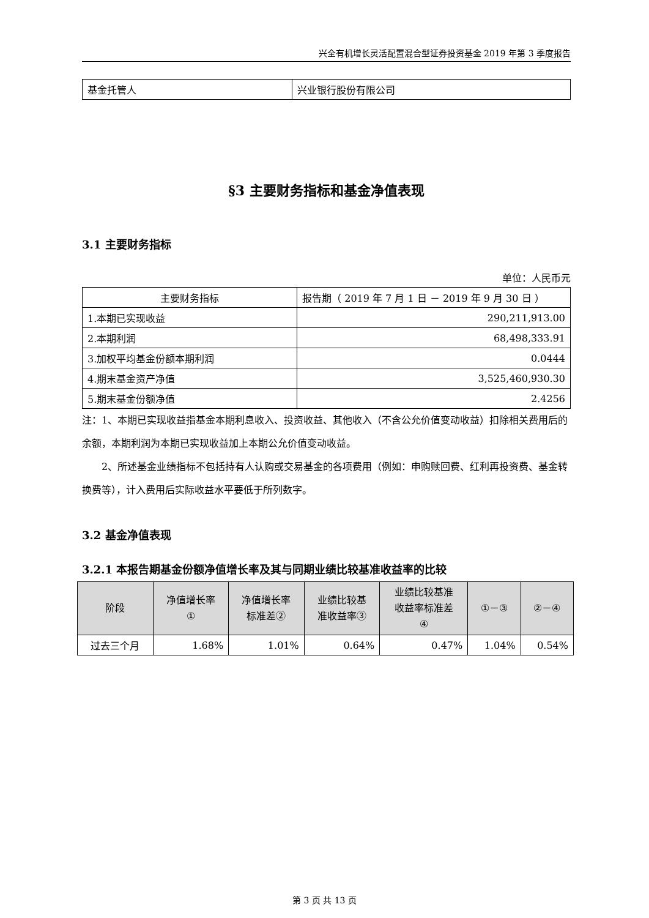兴全有机增长灵活配置混合型证券投资基金 2019 年第 3 季度报告
| 基金托管人 | 兴业银行股份有限公司 |
§3 主要财务指标和基金净值表现
3.1 主要财务指标
单位：人民币元
| 主要财务指标 | 报告期（ 2019 年 7 月 1 日 － 2019 年 9 月 30 日 ） |
| --- | --- |
| 1.本期已实现收益 | 290,211,913.00 |
| 2.本期利润 | 68,498,333.91 |
| 3.加权平均基金份额本期利润 | 0.0444 |
| 4.期末基金资产净值 | 3,525,460,930.30 |
| 5.期末基金份额净值 | 2.4256 |
注：1、本期已实现收益指基金本期利息收入、投资收益、其他收入（不含公允价值变动收益）扣除相关费用后的余额，本期利润为本期已实现收益加上本期公允价值变动收益。
2、所述基金业绩指标不包括持有人认购或交易基金的各项费用（例如：申购赎回费、红利再投资费、基金转换费等），计入费用后实际收益水平要低于所列数字。
3.2 基金净值表现
3.2.1 本报告期基金份额净值增长率及其与同期业绩比较基准收益率的比较
| 阶段 | 净值增长率 ① | 净值增长率 标准差② | 业绩比较基 准收益率③ | 业绩比较基准 收益率标准差 ④ | ①－③ | ②－④ |
| --- | --- | --- | --- | --- | --- | --- |
| 过去三个月 | 1.68% | 1.01% | 0.64% | 0.47% | 1.04% | 0.54% |
第 3 页 共 13 页